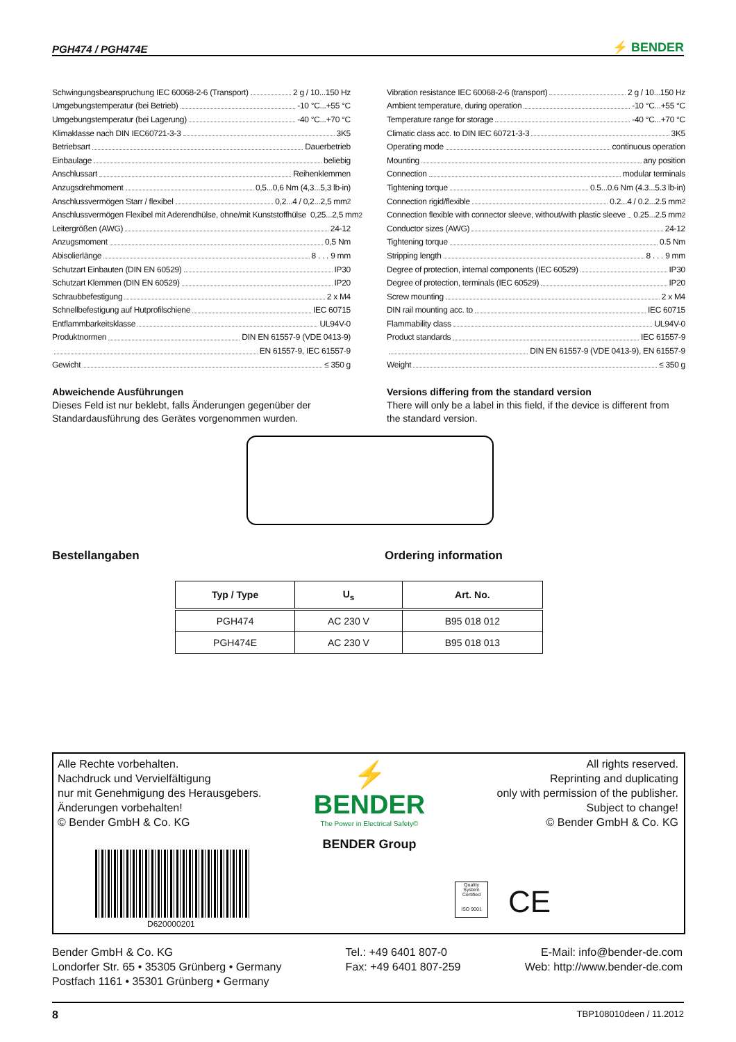PGH474 / PGH474E ⚡ BENDER
Schwingungsbeanspruchung IEC 60068-2-6 (Transport) 2 g / 10...150 Hz
Umgebungstemperatur (bei Betrieb) -10 °C...+55 °C
Umgebungstemperatur (bei Lagerung) -40 °C...+70 °C
Klimaklasse nach DIN IEC60721-3-3 3K5
Betriebsart Dauerbetrieb
Einbaulage beliebig
Anschlussart Reihenklemmen
Anzugsdrehmoment 0,5...0,6 Nm (4,3...5,3 lb-in)
Anschlussvermögen Starr / flexibel 0,2...4 / 0,2...2,5 mm<sup>2</sup>
Anschlussvermögen Flexibel mit Aderendhülse, ohne/mit Kunststoffhülse 0,25...2,5 mm<sup>2</sup>
Leitergrößen (AWG) 24-12
Anzugsmoment 0,5 Nm
Abisolierlänge 8 . . . 9 mm
Schutzart Einbauten (DIN EN 60529) IP30
Schutzart Klemmen (DIN EN 60529) IP20
Schraubbefestigung 2 x M4
Schnellbefestigung auf Hutprofilschiene IEC 60715
Entflammbarkeitsklasse UL94V-0
Produktnormen DIN EN 61557-9 (VDE 0413-9)
EN 61557-9, IEC 61557-9
Gewicht ≤ 350 g
Abweichende Ausführungen
Dieses Feld ist nur beklebt, falls Änderungen gegenüber der Standardausführung des Gerätes vorgenommen wurden.
Vibration resistance IEC 60068-2-6 (transport) 2 g / 10...150 Hz
Ambient temperature, during operation -10 °C...+55 °C
Temperature range for storage -40 °C...+70 °C
Climatic class acc. to DIN IEC 60721-3-3 3K5
Operating mode continuous operation
Mounting any position
Connection modular terminals
Tightening torque 0.5...0.6 Nm (4.3...5.3 lb-in)
Connection rigid/flexible 0.2...4 / 0.2...2.5 mm<sup>2</sup>
Connection flexible with connector sleeve, without/with plastic sleeve 0.25...2.5 mm<sup>2</sup>
Conductor sizes (AWG) 24-12
Tightening torque 0.5 Nm
Stripping length 8 . . . 9 mm
Degree of protection, internal components (IEC 60529) IP30
Degree of protection, terminals (IEC 60529) IP20
Screw mounting 2 x M4
DIN rail mounting acc. to IEC 60715
Flammability class UL94V-0
Product standards IEC 61557-9
DIN EN 61557-9 (VDE 0413-9), EN 61557-9
Weight ≤ 350 g
Versions differing from the standard version
There will only be a label in this field, if the device is different from the standard version.
Bestellangaben Ordering information
| Typ / Type | U<sub>s</sub> | Art. No. |
| --- | --- | --- |
| PGH474 | AC 230 V | B95 018 012 |
| PGH474E | AC 230 V | B95 018 013 |
Alle Rechte vorbehalten.
Nachdruck und Vervielfältigung
nur mit Genehmigung des Herausgebers.
Änderungen vorbehalten!
© Bender GmbH & Co. KG
⚡ BENDER
The Power in Electrical Safety©
BENDER Group
All rights reserved.
Reprinting and duplicating
only with permission of the publisher.
Subject to change!
© Bender GmbH & Co. KG
D620000201
Quality System Certified
ISO 9001
CE
Bender GmbH & Co. KG
Londorfer Str. 65 • 35305 Grünberg • Germany
Postfach 1161 • 35301 Grünberg • Germany
Tel.: +49 6401 807-0
Fax: +49 6401 807-259
E-Mail: info@bender-de.com
Web: http://www.bender-de.com
8 TBP108010deen / 11.2012